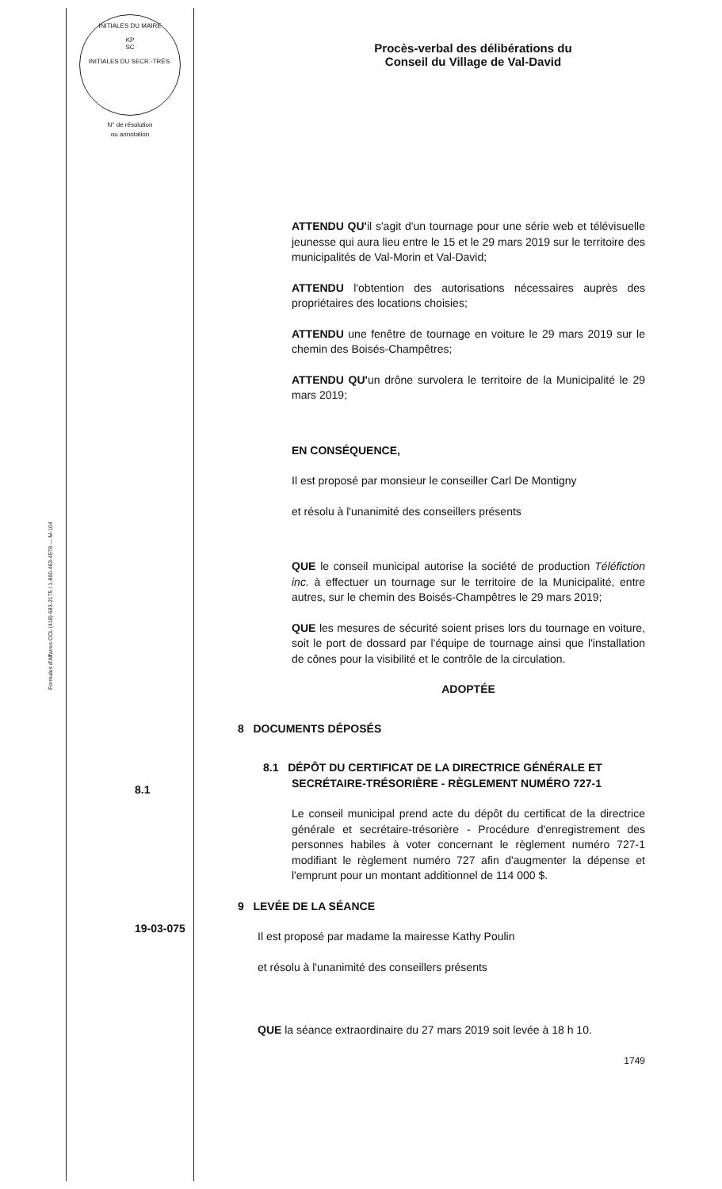INITIALES DU MAIRE
KP
SC
INITIALES DU SECR.-TRÉS.
N° de résolution
ou annotation
Formules d'Affaires CCL (418) 683-2175 / 1-800-463-4578 — M-104
8.1
19-03-075
Procès-verbal des délibérations du
Conseil du Village de Val-David
ATTENDU QU'il s'agit d'un tournage pour une série web et télévisuelle jeunesse qui aura lieu entre le 15 et le 29 mars 2019 sur le territoire des municipalités de Val-Morin et Val-David;
ATTENDU l'obtention des autorisations nécessaires auprès des propriétaires des locations choisies;
ATTENDU une fenêtre de tournage en voiture le 29 mars 2019 sur le chemin des Boisés-Champêtres;
ATTENDU QU'un drône survolera le territoire de la Municipalité le 29 mars 2019;
EN CONSÉQUENCE,
Il est proposé par monsieur le conseiller Carl De Montigny
et résolu à l'unanimité des conseillers présents
QUE le conseil municipal autorise la société de production Téléfiction inc. à effectuer un tournage sur le territoire de la Municipalité, entre autres, sur le chemin des Boisés-Champêtres le 29 mars 2019;
QUE les mesures de sécurité soient prises lors du tournage en voiture, soit le port de dossard par l'équipe de tournage ainsi que l'installation de cônes pour la visibilité et le contrôle de la circulation.
ADOPTÉE
8 DOCUMENTS DÉPOSÉS
8.1 DÉPÔT DU CERTIFICAT DE LA DIRECTRICE GÉNÉRALE ET
SECRÉTAIRE-TRÉSORIÈRE - RÈGLEMENT NUMÉRO 727-1
Le conseil municipal prend acte du dépôt du certificat de la directrice générale et secrétaire-trésorière - Procédure d'enregistrement des personnes habiles à voter concernant le règlement numéro 727-1 modifiant le règlement numéro 727 afin d'augmenter la dépense et l'emprunt pour un montant additionnel de 114 000 $.
9 LEVÉE DE LA SÉANCE
Il est proposé par madame la mairesse Kathy Poulin
et résolu à l'unanimité des conseillers présents
QUE la séance extraordinaire du 27 mars 2019 soit levée à 18 h 10.
1749